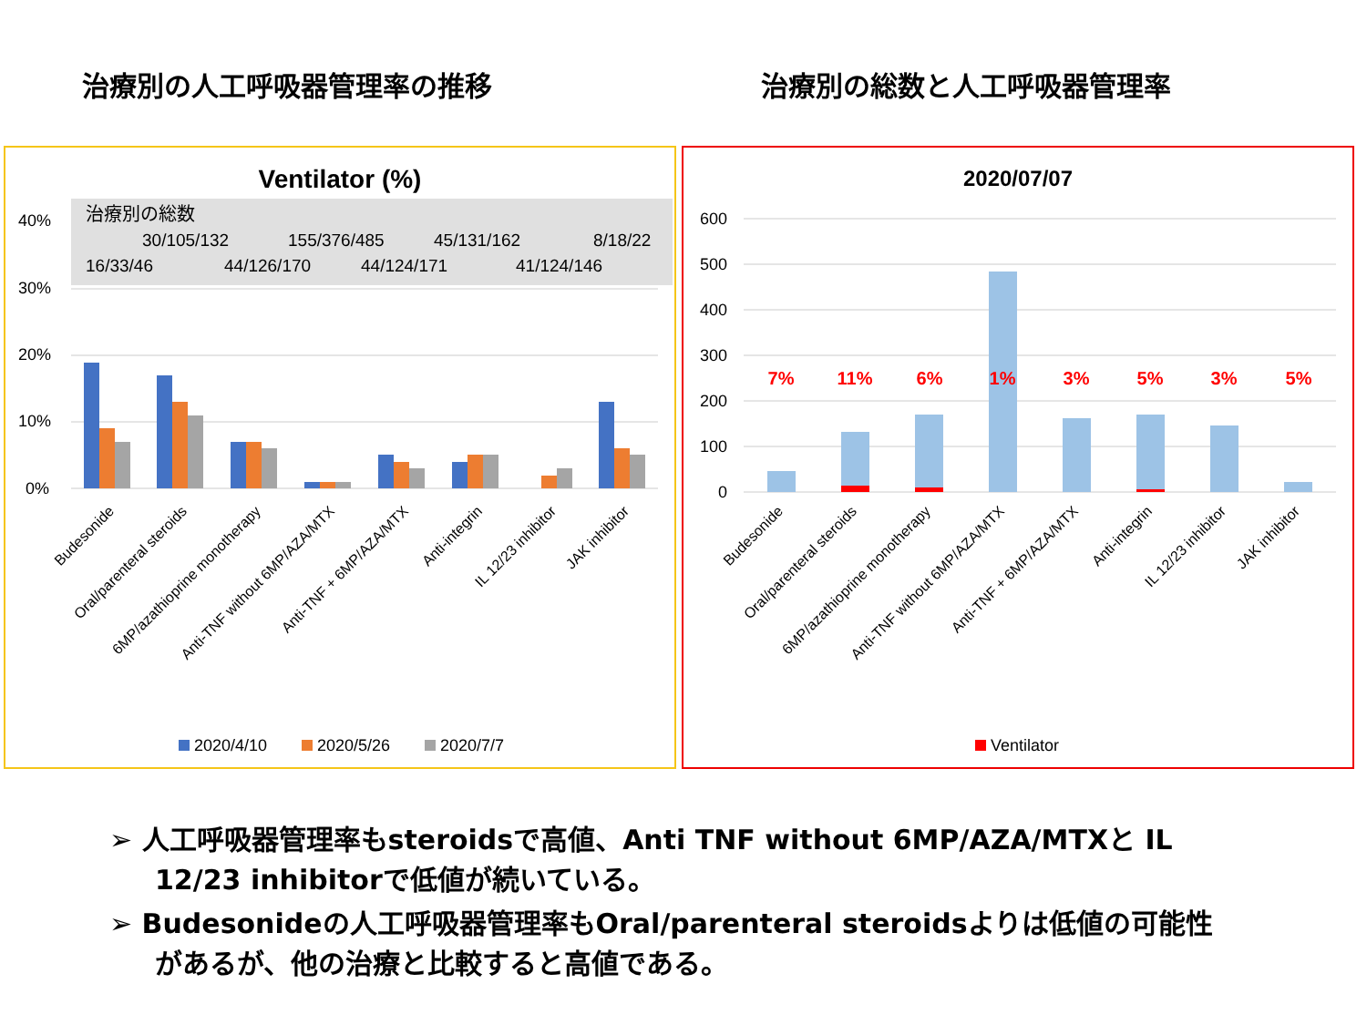治療別の人工呼吸器管理率の推移 治療別の総数と人工呼吸器管理率
Ventilator (%)
治療別の総数
30/105/132
155/376/485
45/131/162
8/18/22
16/33/46
44/126/170
44/124/171
41/124/146
40%
30%
20%
10%
0%
Budesonide
Oral/parenteral steroids
6MP/azathioprine monotherapy
Anti-TNF without 6MP/AZA/MTX
Anti-TNF + 6MP/AZA/MTX
Anti-integrin
IL 12/23 inhibitor
JAK inhibitor
2020/4/10
2020/5/26
2020/7/7
2020/07/07
600
500
400
300
200
100
0
7%
11%
6%
1%
3%
5%
3%
5%
Budesonide
Oral/parenteral steroids
6MP/azathioprine monotherapy
Anti-TNF without 6MP/AZA/MTX
Anti-TNF + 6MP/AZA/MTX
Anti-integrin
IL 12/23 inhibitor
JAK inhibitor
Ventilator
➢ 人工呼吸器管理率もsteroidsで高値、Anti TNF without 6MP/AZA/MTXと IL 12/23 inhibitorで低値が続いている。
➢ Budesonideの人工呼吸器管理率もOral/parenteral steroidsよりは低値の可能性があるが、他の治療と比較すると高値である。